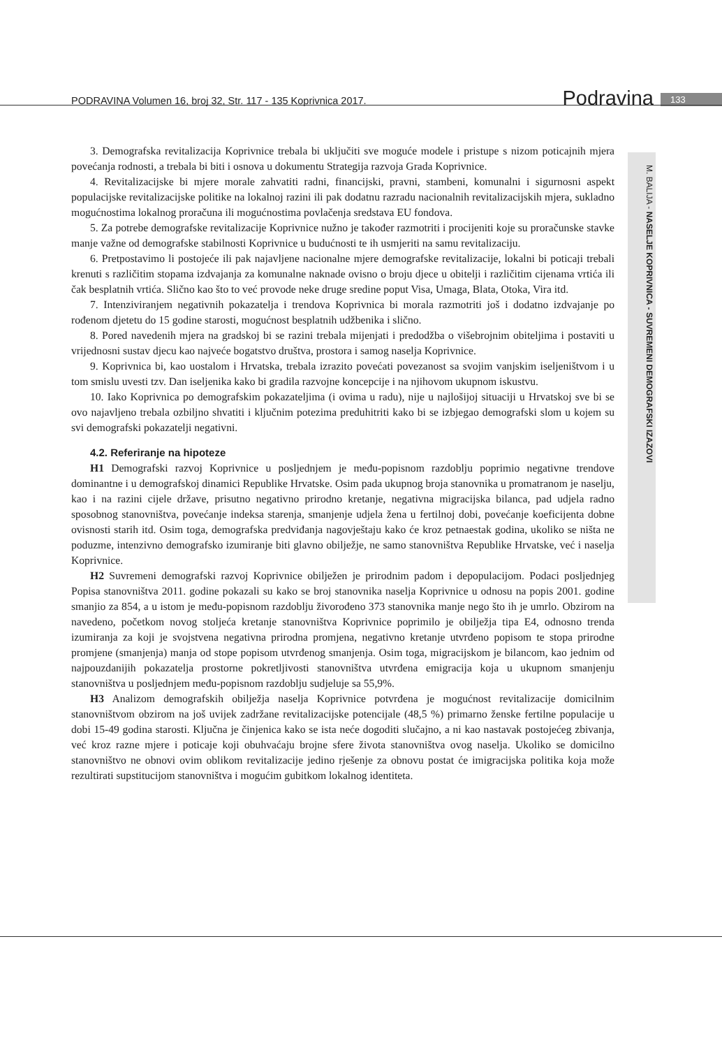PODRAVINA Volumen 16, broj 32, Str. 117 - 135 Koprivnica 2017. Podravina 133
M. BALIJA - NASELJE KOPRIVNICA - SUVREMENI DEMOGRAFSKI IZAZOVI
3. Demografska revitalizacija Koprivnice trebala bi uključiti sve moguće modele i pristupe s nizom poticajnih mjera povećanja rodnosti, a trebala bi biti i osnova u dokumentu Strategija razvoja Grada Koprivnice.
4. Revitalizacijske bi mjere morale zahvatiti radni, financijski, pravni, stambeni, komunalni i sigurnosni aspekt populacijske revitalizacijske politike na lokalnoj razini ili pak dodatnu razradu nacionalnih revitalizacijskih mjera, sukladno mogućnostima lokalnog proračuna ili mogućnostima povlačenja sredstava EU fondova.
5. Za potrebe demografske revitalizacije Koprivnice nužno je također razmotriti i procijeniti koje su proračunske stavke manje važne od demografske stabilnosti Koprivnice u budućnosti te ih usmjeriti na samu revitalizaciju.
6. Pretpostavimo li postojeće ili pak najavljene nacionalne mjere demografske revitalizacije, lokalni bi poticaji trebali krenuti s različitim stopama izdvajanja za komunalne naknade ovisno o broju djece u obitelji i različitim cijenama vrtića ili čak besplatnih vrtića. Slično kao što to već provode neke druge sredine poput Visa, Umaga, Blata, Otoka, Vira itd.
7. Intenziviranjem negativnih pokazatelja i trendova Koprivnica bi morala razmotriti još i dodatno izdvajanje po rođenom djetetu do 15 godine starosti, mogućnost besplatnih udžbenika i slično.
8. Pored navedenih mjera na gradskoj bi se razini trebala mijenjati i predodžba o višebrojnim obiteljima i postaviti u vrijednosni sustav djecu kao najveće bogatstvo društva, prostora i samog naselja Koprivnice.
9. Koprivnica bi, kao uostalom i Hrvatska, trebala izrazito povećati povezanost sa svojim vanjskim iseljeništvom i u tom smislu uvesti tzv. Dan iseljenika kako bi gradila razvojne koncepcije i na njihovom ukupnom iskustvu.
10. Iako Koprivnica po demografskim pokazateljima (i ovima u radu), nije u najlošijoj situaciji u Hrvatskoj sve bi se ovo najavljeno trebala ozbiljno shvatiti i ključnim potezima preduhitriti kako bi se izbjegao demografski slom u kojem su svi demografski pokazatelji negativni.
4.2. Referiranje na hipoteze
H1 Demografski razvoj Koprivnice u posljednjem je među-popisnom razdoblju poprimio negativne trendove dominantne i u demografskoj dinamici Republike Hrvatske. Osim pada ukupnog broja stanovnika u promatranom je naselju, kao i na razini cijele države, prisutno negativno prirodno kretanje, negativna migracijska bilanca, pad udjela radno sposobnog stanovništva, povećanje indeksa starenja, smanjenje udjela žena u fertilnoj dobi, povećanje koeficijenta dobne ovisnosti starih itd. Osim toga, demografska predviđanja nagovještaju kako će kroz petnaestak godina, ukoliko se ništa ne poduzme, intenzivno demografsko izumiranje biti glavno obilježje, ne samo stanovništva Republike Hrvatske, već i naselja Koprivnice.
H2 Suvremeni demografski razvoj Koprivnice obilježen je prirodnim padom i depopulacijom. Podaci posljednjeg Popisa stanovništva 2011. godine pokazali su kako se broj stanovnika naselja Koprivnice u odnosu na popis 2001. godine smanjio za 854, a u istom je među-popisnom razdoblju živorođeno 373 stanovnika manje nego što ih je umrlo. Obzirom na navedeno, početkom novog stoljeća kretanje stanovništva Koprivnice poprimilo je obilježja tipa E4, odnosno trenda izumiranja za koji je svojstvena negativna prirodna promjena, negativno kretanje utvrđeno popisom te stopa prirodne promjene (smanjenja) manja od stope popisom utvrđenog smanjenja. Osim toga, migracijskom je bilancom, kao jednim od najpouzdanijih pokazatelja prostorne pokretljivosti stanovništva utvrđena emigracija koja u ukupnom smanjenju stanovništva u posljednjem među-popisnom razdoblju sudjeluje sa 55,9%.
H3 Analizom demografskih obilježja naselja Koprivnice potvrđena je mogućnost revitalizacije domicilnim stanovništvom obzirom na još uvijek zadržane revitalizacijske potencijale (48,5 %) primarno ženske fertilne populacije u dobi 15-49 godina starosti. Ključna je činjenica kako se ista neće dogoditi slučajno, a ni kao nastavak postojećeg zbivanja, već kroz razne mjere i poticaje koji obuhvaćaju brojne sfere života stanovništva ovog naselja. Ukoliko se domicilno stanovništvo ne obnovi ovim oblikom revitalizacije jedino rješenje za obnovu postat će imigracijska politika koja može rezultirati supstitucijom stanovništva i mogućim gubitkom lokalnog identiteta.